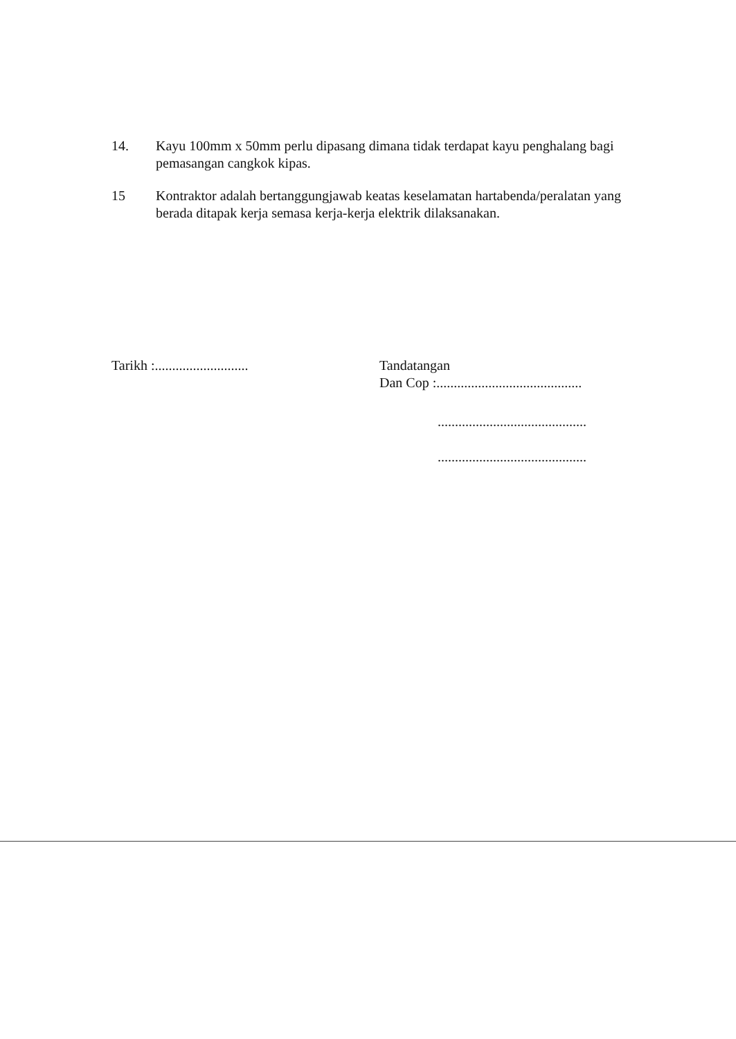14. Kayu 100mm x 50mm perlu dipasang dimana tidak terdapat kayu penghalang bagi pemasangan cangkok kipas.
15 Kontraktor adalah bertanggungjawab keatas keselamatan hartabenda/peralatan yang berada ditapak kerja semasa kerja-kerja elektrik dilaksanakan.
Tarikh :...........................
Tandatangan
Dan Cop :..........................................
...........................................
...........................................